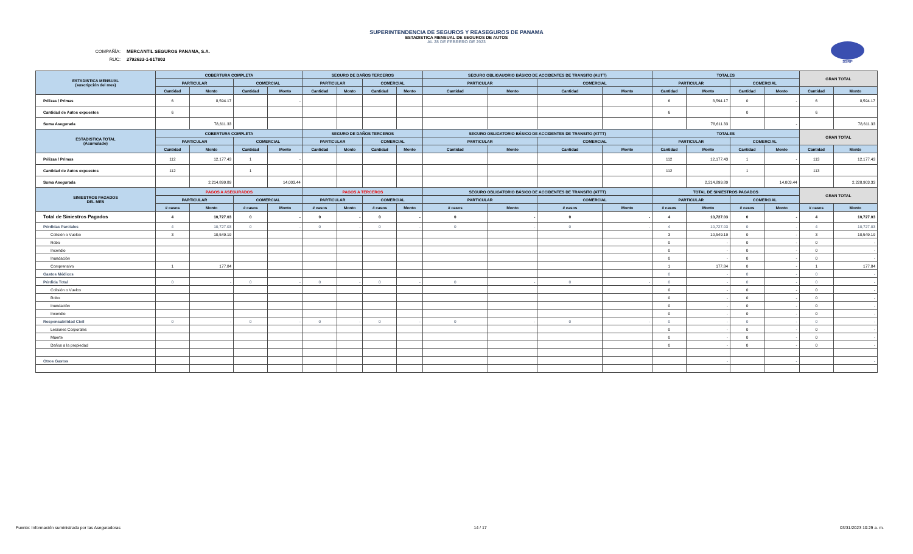SUPERINTENDENCIA DE SEGUROS Y REASEGUROS DE PANAMA
ESTADISTICA MENSUAL DE SEGUROS DE AUTOS
AL 28 DE FEBRERO DE 2023
SSRP
COMPAÑÍA: MERCANTIL SEGUROS PANAMA, S.A.
RUC: 2792633-1-817803
| ESTADISTICA MENSUAL (suscripción del mes) | COBERTURA COMPLETA | | | | SEGURO DE DAÑOS TERCEROS | | | | SEGURO OBLIGAUORIO BÁSICO DE ACCIDENTES DE TRANSITO (AUTT) | | | | TOTALES | | | | GRAN TOTAL | |
| --- | --- | --- | --- | --- | --- | --- | --- | --- | --- | --- | --- | --- | --- | --- | --- | --- | --- | --- |
| | PARTICULAR | | COMERCIAL | | PARTICULAR | | COMERCIAL | | PARTICULAR | | COMERCIAL | | PARTICULAR | | COMERCIAL | | | |
| | Cantidad | Monto | Cantidad | Monto | Cantidad | Monto | Cantidad | Monto | Cantidad | Monto | Cantidad | Monto | Cantidad | Monto | Cantidad | Monto | Cantidad | Monto |
| Pólizas / Primas | 6 | 8,594.17 | | - | | | | | | | | | 6 | 8,594.17 | 0 | - | 6 | 8,594.17 |
| Cantidad de Autos expuestos | 6 | | | | | | | | | | | | 6 | | 0 | | 6 | |
| Suma Asegurada | | 78,611.33 | | | | | | | | | | | | 78,611.33 | | - | | 78,611.33 |
| ESTADISTICA TOTAL (Acumulado) | COBERTURA COMPLETA | | | | SEGURO DE DAÑOS TERCEROS | | | | SEGURO OBLIGATORIO BÁSICO DE ACCIDENTES DE TRANSITO (ATTT) | | | | TOTALES | | | | GRAN TOTAL | |
| | PARTICULAR | | COMERCIAL | | PARTICULAR | | COMERCIAL | | PARTICULAR | | COMERCIAL | | PARTICULAR | | COMERCIAL | | | |
| | Cantidad | Monto | Cantidad | Monto | Cantidad | Monto | Cantidad | Monto | Cantidad | Monto | Cantidad | Monto | Cantidad | Monto | Cantidad | Monto | Cantidad | Monto |
| Pólizas / Primas | 112 | 12,177.43 | 1 | - | | | | | | | | | 112 | 12,177.43 | 1 | - | 113 | 12,177.43 |
| Cantidad de Autos expuestos | 112 | | 1 | | | | | | | | | | 112 | | 1 | | 113 | |
| Suma Asegurada | | 2,214,899.89 | | 14,003.44 | | | | | | | | | | 2,214,899.89 | | 14,003.44 | | 2,228,903.33 |
| SINIESTROS PAGADOS DEL MES | PAGOS A ASEGURADOS | | | | PAGOS A TERCEROS | | | | SEGURO OBLIGATORIO BÁSICO DE ACCIDENTES DE TRANSITO (ATTT) | | | | TOTAL DE SINIESTROS PAGADOS | | | | GRAN TOTAL | |
| | PARTICULAR | | COMERCIAL | | PARTICULAR | | COMERCIAL | | PARTICULAR | | COMERCIAL | | PARTICULAR | | COMERCIAL | | | |
| | # casos | Monto | # casos | Monto | # casos | Monto | # casos | Monto | # casos | Monto | # casos | Monto | # casos | Monto | # casos | Monto | # casos | Monto |
| Total de Siniestros Pagados | 4 | 10,727.03 | 0 | - | 0 | - | 0 | - | 0 | - | 0 | - | 4 | 10,727.03 | 0 | - | 4 | 10,727.03 |
| Pérdidas Parciales | 4 | 10,727.03 | 0 | - | 0 | - | 0 | - | 0 | - | 0 | - | 4 | 10,727.03 | 0 | - | 4 | 10,727.03 |
| Colisión o Vuelco | 3 | 10,549.19 | | | | | | | | | | | 3 | 10,549.19 | 0 | - | 3 | 10,549.19 |
| Robo | | | | | | | | | | | | | 0 | - | 0 | - | 0 | - |
| Incendio | | | | | | | | | | | | | 0 | - | 0 | - | 0 | - |
| Inundación | | | | | | | | | | | | | 0 | - | 0 | - | 0 | - |
| Comprensivo | 1 | 177.84 | | | | | | | | | | | 1 | 177.84 | 0 | - | 1 | 177.84 |
| Gastos Médicos | | | | | | | | | | | | | 0 | - | 0 | - | 0 | - |
| Pérdida Total | 0 | - | 0 | - | 0 | - | 0 | - | 0 | - | 0 | - | 0 | - | 0 | - | 0 | - |
| Colisión o Vuelco | | | | | | | | | | | | | 0 | - | 0 | - | 0 | - |
| Robo | | | | | | | | | | | | | 0 | - | 0 | - | 0 | - |
| Inundación | | | | | | | | | | | | | 0 | - | 0 | - | 0 | - |
| Incendio | | | | | | | | | | | | | 0 | - | 0 | - | 0 | - |
| Responsabilidad Civil | 0 | - | 0 | - | 0 | - | 0 | - | 0 | - | 0 | - | 0 | - | 0 | - | 0 | - |
| Lesiones Corporales | | | | | | | | | | | | | 0 | - | 0 | - | 0 | - |
| Muerte | | | | | | | | | | | | | 0 | - | 0 | - | 0 | - |
| Daños a la propiedad | | | | | | | | | | | | | 0 | - | 0 | - | 0 | - |
| Otros Gastos | | | | | | | | | | | | | | - | | - | | - |
Fuente: Información suministrada por las Aseguradoras 14 / 17 03/31/2023 10:29 a. m.